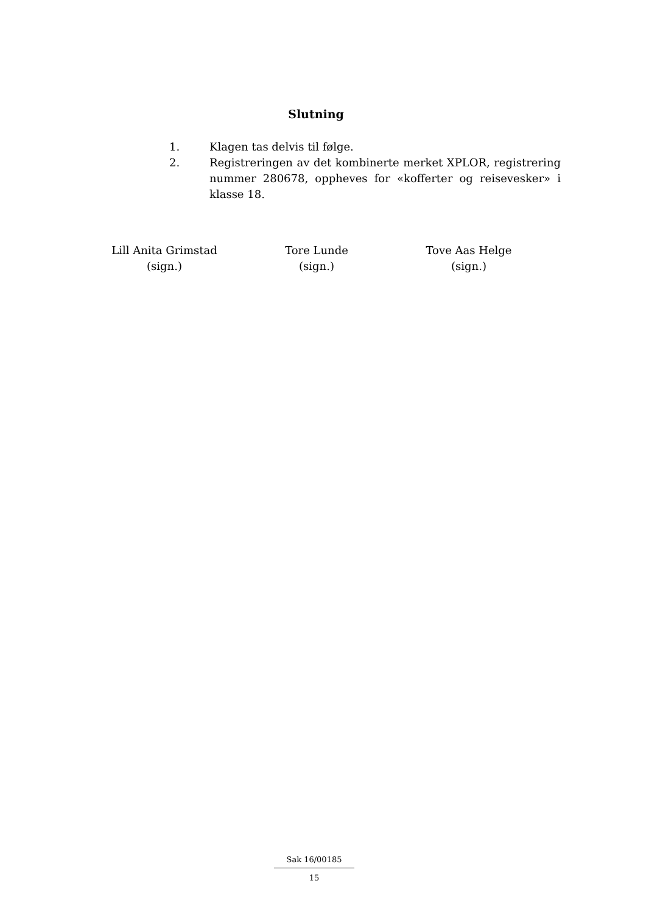Slutning
1. Klagen tas delvis til følge.
2. Registreringen av det kombinerte merket XPLOR, registrering nummer 280678, oppheves for «kofferter og reisevesker» i klasse 18.
Lill Anita Grimstad
(sign.)
Tore Lunde
(sign.)
Tove Aas Helge
(sign.)
Sak 16/00185
15